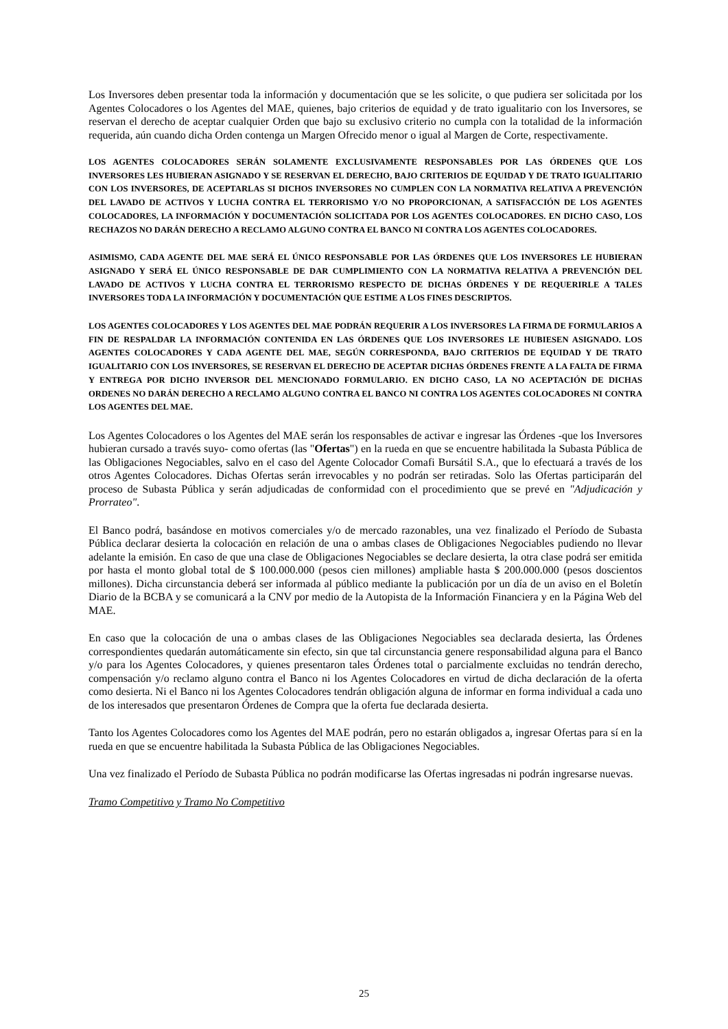Los Inversores deben presentar toda la información y documentación que se les solicite, o que pudiera ser solicitada por los Agentes Colocadores o los Agentes del MAE, quienes, bajo criterios de equidad y de trato igualitario con los Inversores, se reservan el derecho de aceptar cualquier Orden que bajo su exclusivo criterio no cumpla con la totalidad de la información requerida, aún cuando dicha Orden contenga un Margen Ofrecido menor o igual al Margen de Corte, respectivamente.
LOS AGENTES COLOCADORES SERÁN SOLAMENTE EXCLUSIVAMENTE RESPONSABLES POR LAS ÓRDENES QUE LOS INVERSORES LES HUBIERAN ASIGNADO Y SE RESERVAN EL DERECHO, BAJO CRITERIOS DE EQUIDAD Y DE TRATO IGUALITARIO CON LOS INVERSORES, DE ACEPTARLAS SI DICHOS INVERSORES NO CUMPLEN CON LA NORMATIVA RELATIVA A PREVENCIÓN DEL LAVADO DE ACTIVOS Y LUCHA CONTRA EL TERRORISMO Y/O NO PROPORCIONAN, A SATISFACCIÓN DE LOS AGENTES COLOCADORES, LA INFORMACIÓN Y DOCUMENTACIÓN SOLICITADA POR LOS AGENTES COLOCADORES. EN DICHO CASO, LOS RECHAZOS NO DARÁN DERECHO A RECLAMO ALGUNO CONTRA EL BANCO NI CONTRA LOS AGENTES COLOCADORES.
ASIMISMO, CADA AGENTE DEL MAE SERÁ EL ÚNICO RESPONSABLE POR LAS ÓRDENES QUE LOS INVERSORES LE HUBIERAN ASIGNADO Y SERÁ EL ÚNICO RESPONSABLE DE DAR CUMPLIMIENTO CON LA NORMATIVA RELATIVA A PREVENCIÓN DEL LAVADO DE ACTIVOS Y LUCHA CONTRA EL TERRORISMO RESPECTO DE DICHAS ÓRDENES Y DE REQUERIRLE A TALES INVERSORES TODA LA INFORMACIÓN Y DOCUMENTACIÓN QUE ESTIME A LOS FINES DESCRIPTOS.
LOS AGENTES COLOCADORES Y LOS AGENTES DEL MAE PODRÁN REQUERIR A LOS INVERSORES LA FIRMA DE FORMULARIOS A FIN DE RESPALDAR LA INFORMACIÓN CONTENIDA EN LAS ÓRDENES QUE LOS INVERSORES LE HUBIESEN ASIGNADO. LOS AGENTES COLOCADORES Y CADA AGENTE DEL MAE, SEGÚN CORRESPONDA, BAJO CRITERIOS DE EQUIDAD Y DE TRATO IGUALITARIO CON LOS INVERSORES, SE RESERVAN EL DERECHO DE ACEPTAR DICHAS ÓRDENES FRENTE A LA FALTA DE FIRMA Y ENTREGA POR DICHO INVERSOR DEL MENCIONADO FORMULARIO. EN DICHO CASO, LA NO ACEPTACIÓN DE DICHAS ORDENES NO DARÁN DERECHO A RECLAMO ALGUNO CONTRA EL BANCO NI CONTRA LOS AGENTES COLOCADORES NI CONTRA LOS AGENTES DEL MAE.
Los Agentes Colocadores o los Agentes del MAE serán los responsables de activar e ingresar las Órdenes -que los Inversores hubieran cursado a través suyo- como ofertas (las "Ofertas") en la rueda en que se encuentre habilitada la Subasta Pública de las Obligaciones Negociables, salvo en el caso del Agente Colocador Comafi Bursátil S.A., que lo efectuará a través de los otros Agentes Colocadores. Dichas Ofertas serán irrevocables y no podrán ser retiradas. Solo las Ofertas participarán del proceso de Subasta Pública y serán adjudicadas de conformidad con el procedimiento que se prevé en "Adjudicación y Prorrateo".
El Banco podrá, basándose en motivos comerciales y/o de mercado razonables, una vez finalizado el Período de Subasta Pública declarar desierta la colocación en relación de una o ambas clases de Obligaciones Negociables pudiendo no llevar adelante la emisión. En caso de que una clase de Obligaciones Negociables se declare desierta, la otra clase podrá ser emitida por hasta el monto global total de $ 100.000.000 (pesos cien millones) ampliable hasta $ 200.000.000 (pesos doscientos millones). Dicha circunstancia deberá ser informada al público mediante la publicación por un día de un aviso en el Boletín Diario de la BCBA y se comunicará a la CNV por medio de la Autopista de la Información Financiera y en la Página Web del MAE.
En caso que la colocación de una o ambas clases de las Obligaciones Negociables sea declarada desierta, las Órdenes correspondientes quedarán automáticamente sin efecto, sin que tal circunstancia genere responsabilidad alguna para el Banco y/o para los Agentes Colocadores, y quienes presentaron tales Órdenes total o parcialmente excluidas no tendrán derecho, compensación y/o reclamo alguno contra el Banco ni los Agentes Colocadores en virtud de dicha declaración de la oferta como desierta. Ni el Banco ni los Agentes Colocadores tendrán obligación alguna de informar en forma individual a cada uno de los interesados que presentaron Órdenes de Compra que la oferta fue declarada desierta.
Tanto los Agentes Colocadores como los Agentes del MAE podrán, pero no estarán obligados a, ingresar Ofertas para sí en la rueda en que se encuentre habilitada la Subasta Pública de las Obligaciones Negociables.
Una vez finalizado el Período de Subasta Pública no podrán modificarse las Ofertas ingresadas ni podrán ingresarse nuevas.
Tramo Competitivo y Tramo No Competitivo
25